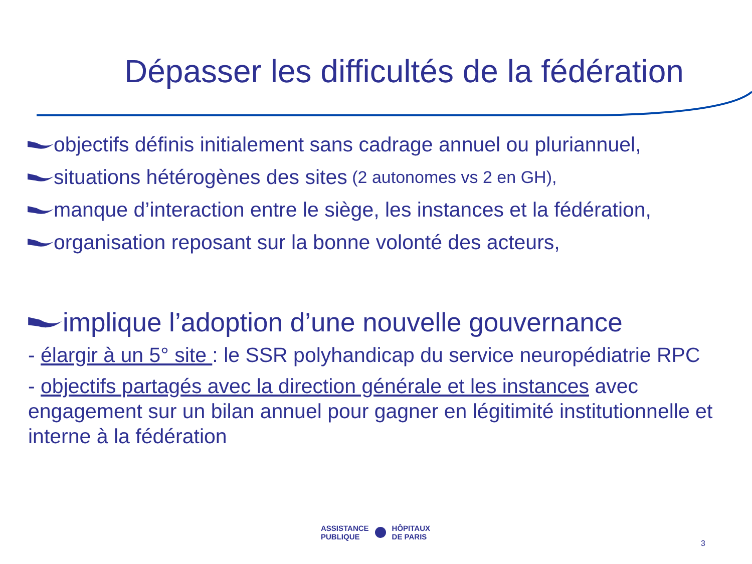Dépasser les difficultés de la fédération
objectifs définis initialement sans cadrage annuel ou pluriannuel,
situations hétérogènes des sites (2 autonomes vs 2 en GH),
manque d’interaction entre le siège, les instances et la fédération,
organisation reposant sur la bonne volonté des acteurs,
implique l’adoption d’une nouvelle gouvernance
- élargir à un 5° site : le SSR polyhandicap du service neuropédiatrie RPC
- objectifs partagés avec la direction générale et les instances avec engagement sur un bilan annuel pour gagner en légitimité institutionnelle et interne à la fédération
ASSISTANCE
PUBLIQUE
HÔPITAUX
DE PARIS
3